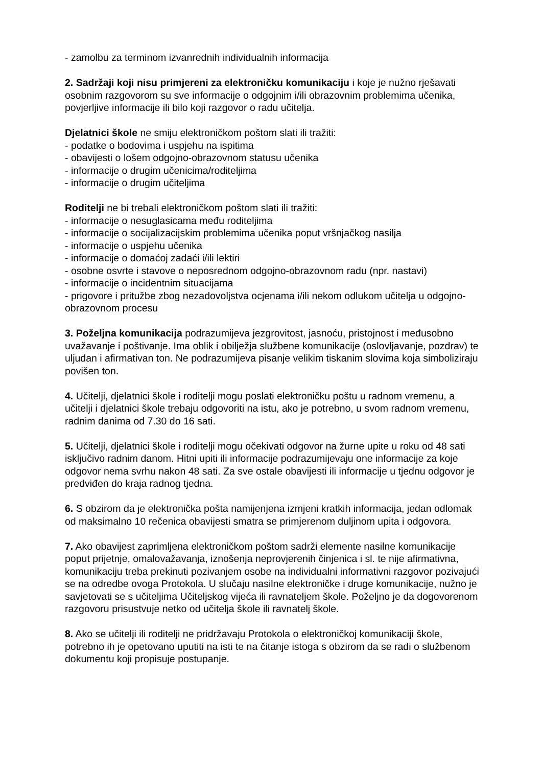- zamolbu za terminom izvanrednih individualnih informacija
2. Sadržaji koji nisu primjereni za elektroničku komunikaciju i koje je nužno rješavati osobnim razgovorom su sve informacije o odgojnim i/ili obrazovnim problemima učenika, povjerljive informacije ili bilo koji razgovor o radu učitelja.
Djelatnici škole ne smiju elektroničkom poštom slati ili tražiti:
- podatke o bodovima i uspjehu na ispitima
- obavijesti o lošem odgojno-obrazovnom statusu učenika
- informacije o drugim učenicima/roditeljima
- informacije o drugim učiteljima
Roditelji ne bi trebali elektroničkom poštom slati ili tražiti:
- informacije o nesuglasicama među roditeljima
- informacije o socijalizacijskim problemima učenika poput vršnjačkog nasilja
- informacije o uspjehu učenika
- informacije o domaćoj zadaći i/ili lektiri
- osobne osvrte i stavove o neposrednom odgojno-obrazovnom radu (npr. nastavi)
- informacije o incidentnim situacijama
- prigovore i pritužbe zbog nezadovoljstva ocjenama i/ili nekom odlukom učitelja u odgojno- obrazovnom procesu
3. Poželjna komunikacija podrazumijeva jezgrovitost, jasnoću, pristojnost i međusobno uvažavanje i poštivanje. Ima oblik i obilježja službene komunikacije (oslovljavanje, pozdrav) te uljudan i afirmativan ton. Ne podrazumijeva pisanje velikim tiskanim slovima koja simboliziraju povišen ton.
4. Učitelji, djelatnici škole i roditelji mogu poslati elektroničku poštu u radnom vremenu, a učitelji i djelatnici škole trebaju odgovoriti na istu, ako je potrebno, u svom radnom vremenu, radnim danima od 7.30 do 16 sati.
5. Učitelji, djelatnici škole i roditelji mogu očekivati odgovor na žurne upite u roku od 48 sati isključivo radnim danom. Hitni upiti ili informacije podrazumijevaju one informacije za koje odgovor nema svrhu nakon 48 sati. Za sve ostale obavijesti ili informacije u tjednu odgovor je predviđen do kraja radnog tjedna.
6. S obzirom da je elektronička pošta namijenjena izmjeni kratkih informacija, jedan odlomak od maksimalno 10 rečenica obavijesti smatra se primjerenom duljinom upita i odgovora.
7. Ako obavijest zaprimljena elektroničkom poštom sadrži elemente nasilne komunikacije poput prijetnje, omalovažavanja, iznošenja neprovjerenih činjenica i sl. te nije afirmativna, komunikaciju treba prekinuti pozivanjem osobe na individualni informativni razgovor pozivajući se na odredbe ovoga Protokola. U slučaju nasilne elektroničke i druge komunikacije, nužno je savjetovati se s učiteljima Učiteljskog vijeća ili ravnateljem škole. Poželjno je da dogovorenom razgovoru prisustvuje netko od učitelja škole ili ravnatelj škole.
8. Ako se učitelji ili roditelji ne pridržavaju Protokola o elektroničkoj komunikaciji škole, potrebno ih je opetovano uputiti na isti te na čitanje istoga s obzirom da se radi o službenom dokumentu koji propisuje postupanje.